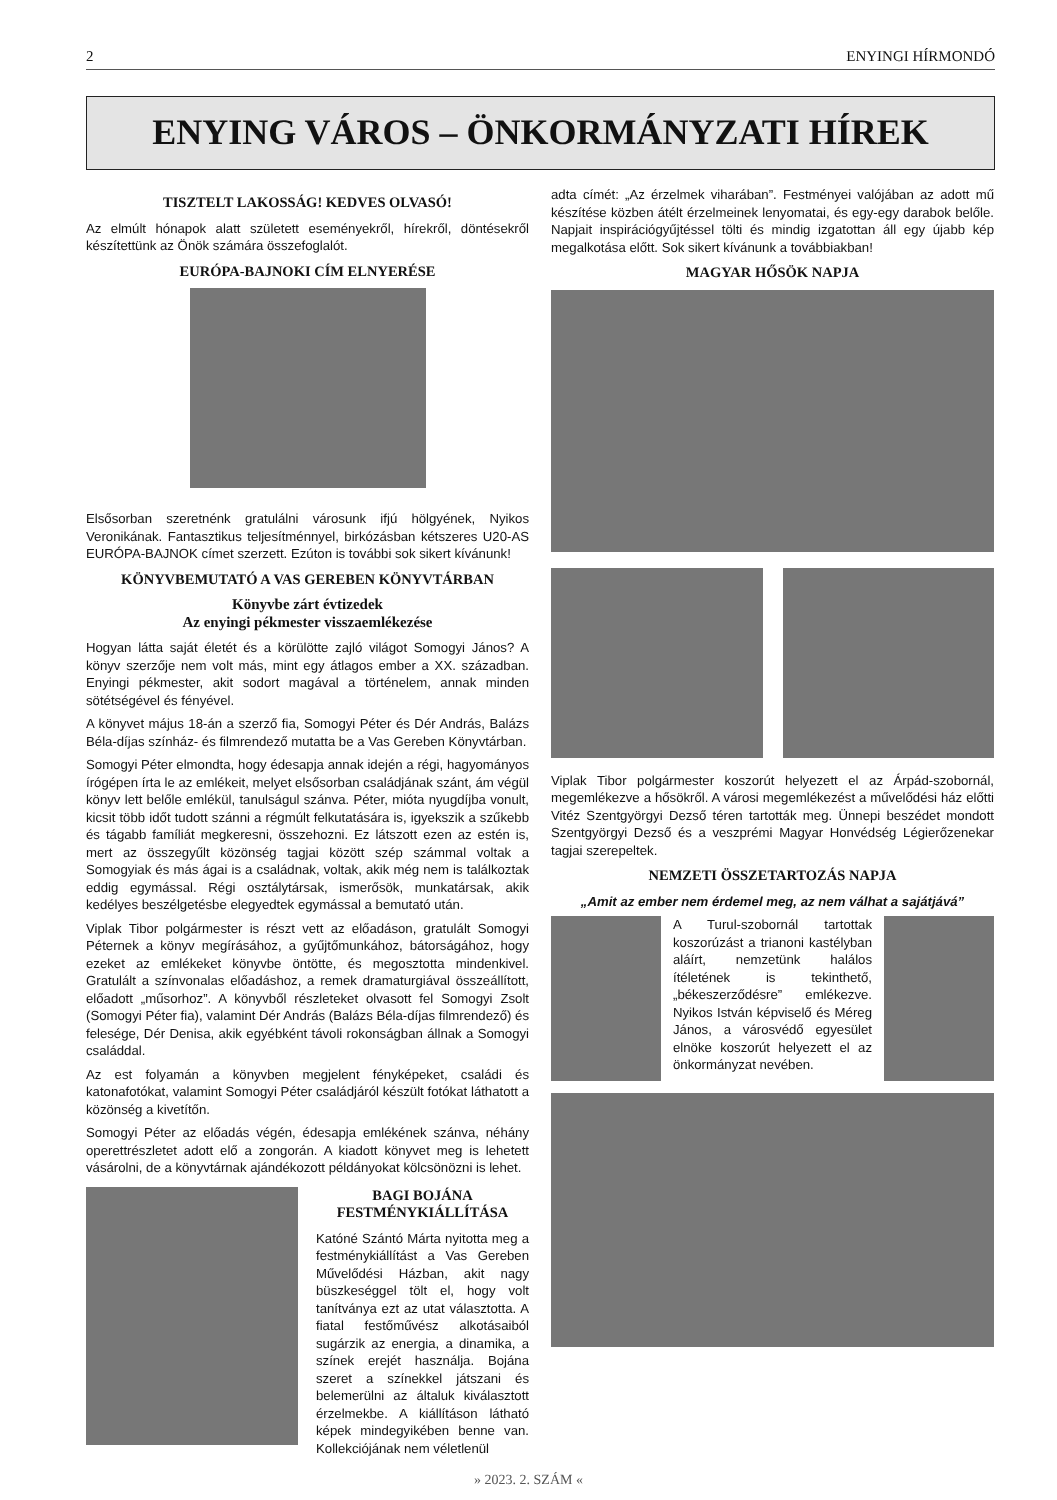2 ENYINGI HÍRMONDÓ
ENYING VÁROS – ÖNKORMÁNYZATI HÍREK
TISZTELT LAKOSSÁG! KEDVES OLVASÓ!
Az elmúlt hónapok alatt született eseményekről, hírekről, döntésekről készítettünk az Önök számára összefoglalót.
EURÓPA-BAJNOKI CÍM ELNYERÉSE
Elsősorban szeretnénk gratulálni városunk ifjú hölgyének, Nyikos Veronikának. Fantasztikus teljesítménnyel, birkózásban kétszeres U20-AS EURÓPA-BAJNOK címet szerzett. Ezúton is további sok sikert kívánunk!
KÖNYVBEMUTATÓ A VAS GEREBEN KÖNYVTÁRBAN
Könyvbe zárt évtizedek
Az enyingi pékmester visszaemlékezése
Hogyan látta saját életét és a körülötte zajló világot Somogyi János? A könyv szerzője nem volt más, mint egy átlagos ember a XX. században. Enyingi pékmester, akit sodort magával a történelem, annak minden sötétségével és fényével.
A könyvet május 18-án a szerző fia, Somogyi Péter és Dér András, Balázs Béla-díjas színház- és filmrendező mutatta be a Vas Gereben Könyvtárban.
Somogyi Péter elmondta, hogy édesapja annak idején a régi, hagyományos írógépen írta le az emlékeit, melyet elsősorban családjának szánt, ám végül könyv lett belőle emlékül, tanulságul szánva. Péter, mióta nyugdíjba vonult, kicsit több időt tudott szánni a régmúlt felkutatására is, igyekszik a szűkebb és tágabb famíliát megkeresni, összehozni. Ez látszott ezen az estén is, mert az összegyűlt közönség tagjai között szép számmal voltak a Somogyiak és más ágai is a családnak, voltak, akik még nem is találkoztak eddig egymással. Régi osztálytársak, ismerősök, munkatársak, akik kedélyes beszélgetésbe elegyedtek egymással a bemutató után.
Viplak Tibor polgármester is részt vett az előadáson, gratulált Somogyi Péternek a könyv megírásához, a gyűjtőmunkához, bátorságához, hogy ezeket az emlékeket könyvbe öntötte, és megosztotta mindenkivel. Gratulált a színvonalas előadáshoz, a remek dramaturgiával összeállított, előadott „műsorhoz”. A könyvből részleteket olvasott fel Somogyi Zsolt (Somogyi Péter fia), valamint Dér András (Balázs Béla-díjas filmrendező) és felesége, Dér Denisa, akik egyébként távoli rokonságban állnak a Somogyi családdal.
Az est folyamán a könyvben megjelent fényképeket, családi és katonafotókat, valamint Somogyi Péter családjáról készült fotókat láthatott a közönség a kivetítőn.
Somogyi Péter az előadás végén, édesapja emlékének szánva, néhány operettrészletet adott elő a zongorán. A kiadott könyvet meg is lehetett vásárolni, de a könyvtárnak ajándékozott példányokat kölcsönözni is lehet.
BAGI BOJÁNA
FESTMÉNYKIÁLLÍTÁSA
Katóné Szántó Márta nyitotta meg a festménykiállítást a Vas Gereben Művelődési Házban, akit nagy büszkeséggel tölt el, hogy volt tanítványa ezt az utat választotta. A fiatal festőművész alkotásaiból sugárzik az energia, a dinamika, a színek erejét használja. Bojána szeret a színekkel játszani és belemerülni az általuk kiválasztott érzelmekbe. A kiállításon látható képek mindegyikében benne van. Kollekciójának nem véletlenül
adta címét: „Az érzelmek viharában”. Festményei valójában az adott mű készítése közben átélt érzelmeinek lenyomatai, és egy-egy darabok belőle. Napjait inspirációgyűjtéssel tölti és mindig izgatottan áll egy újabb kép megalkotása előtt. Sok sikert kívánunk a továbbiakban!
MAGYAR HŐSÖK NAPJA
Viplak Tibor polgármester koszorút helyezett el az Árpád-szobornál, megemlékezve a hősökről. A városi megemlékezést a művelődési ház előtti Vitéz Szentgyörgyi Dezső téren tartották meg. Ünnepi beszédet mondott Szentgyörgyi Dezső és a veszprémi Magyar Honvédség Légierőzenekar tagjai szerepeltek.
NEMZETI ÖSSZETARTOZÁS NAPJA
„Amit az ember nem érdemel meg, az nem válhat a sajátjává”
A Turul-szobornál tartottak koszorúzást a trianoni kastélyban aláírt, nemzetünk halálos ítéletének is tekinthető, „békeszerződésre” emlékezve. Nyikos István képviselő és Méreg János, a városvédő egyesület elnöke koszorút helyezett el az önkormányzat nevében.
» 2023. 2. SZÁM «